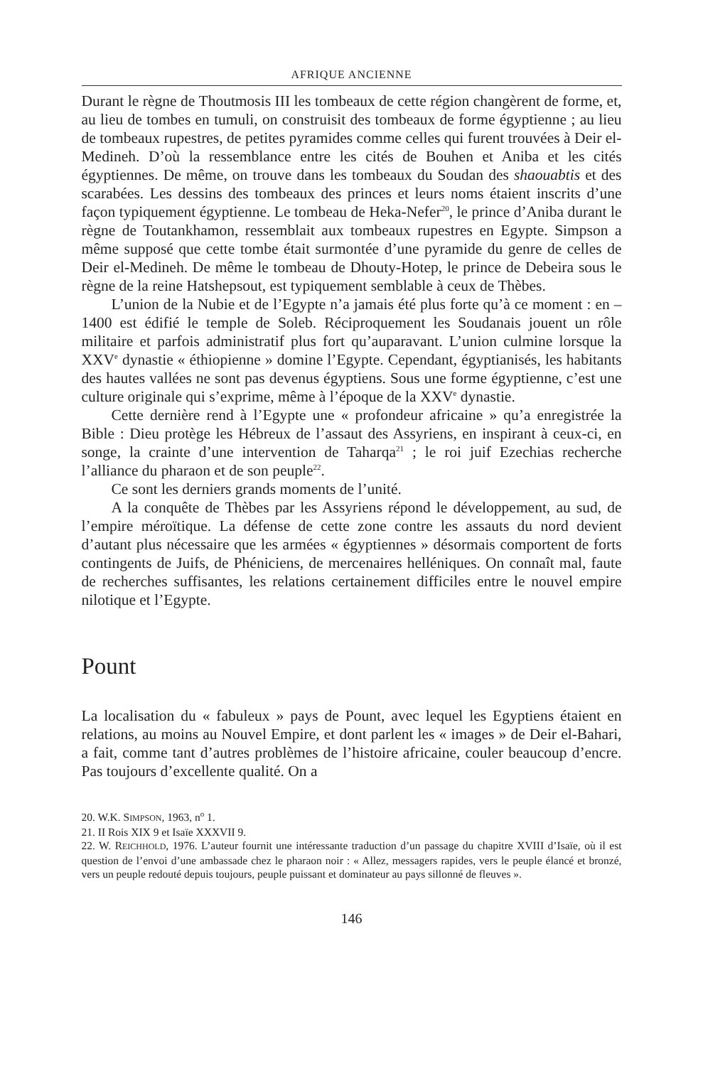AFRIQUE ANCIENNE
Durant le règne de Thoutmosis III les tombeaux de cette région changèrent de forme, et, au lieu de tombes en tumuli, on construisit des tombeaux de forme égyptienne ; au lieu de tombeaux rupestres, de petites pyramides comme celles qui furent trouvées à Deir el-Medineh. D’où la ressemblance entre les cités de Bouhen et Aniba et les cités égyptiennes. De même, on trouve dans les tombeaux du Soudan des shaouabtis et des scarabées. Les dessins des tombeaux des princes et leurs noms étaient inscrits d’une façon typiquement égyptienne. Le tombeau de Heka-Nefer<sup>20</sup>, le prince d’Aniba durant le règne de Toutankhamon, ressemblait aux tombeaux rupestres en Egypte. Simpson a même supposé que cette tombe était surmontée d’une pyramide du genre de celles de Deir el-Medineh. De même le tombeau de Dhouty-Hotep, le prince de Debeira sous le règne de la reine Hatshepsout, est typiquement semblable à ceux de Thèbes.
L’union de la Nubie et de l’Egypte n’a jamais été plus forte qu’à ce moment : en – 1400 est édifié le temple de Soleb. Réciproquement les Soudanais jouent un rôle militaire et parfois administratif plus fort qu’auparavant. L’union culmine lorsque la XXV<sup>e</sup> dynastie « éthiopienne » domine l’Egypte. Cependant, égyptianisés, les habitants des hautes vallées ne sont pas devenus égyptiens. Sous une forme égyptienne, c’est une culture originale qui s’exprime, même à l’époque de la XXV<sup>e</sup> dynastie.
Cette dernière rend à l’Egypte une « profondeur africaine » qu’a enregistrée la Bible : Dieu protège les Hébreux de l’assaut des Assyriens, en inspirant à ceux-ci, en songe, la crainte d’une intervention de Taharqa<sup>21</sup> ; le roi juif Ezechias recherche l’alliance du pharaon et de son peuple<sup>22</sup>.
Ce sont les derniers grands moments de l’unité.
A la conquête de Thèbes par les Assyriens répond le développement, au sud, de l’empire méroïtique. La défense de cette zone contre les assauts du nord devient d’autant plus nécessaire que les armées « égyptiennes » désormais comportent de forts contingents de Juifs, de Phéniciens, de mercenaires helléniques. On connaît mal, faute de recherches suffisantes, les relations certainement difficiles entre le nouvel empire nilotique et l’Egypte.
Pount
La localisation du « fabuleux » pays de Pount, avec lequel les Egyptiens étaient en relations, au moins au Nouvel Empire, et dont parlent les « images » de Deir el-Bahari, a fait, comme tant d’autres problèmes de l’histoire africaine, couler beaucoup d’encre. Pas toujours d’excellente qualité. On a
20. W.K. SIMPSON, 1963, n<sup>o</sup> 1.
21. II Rois XIX 9 et Isaïe XXXVII 9.
22. W. REICHHOLD, 1976. L’auteur fournit une intéressante traduction d’un passage du chapitre XVIII d’Isaïe, où il est question de l’envoi d’une ambassade chez le pharaon noir : « Allez, messagers rapides, vers le peuple élancé et bronzé, vers un peuple redouté depuis toujours, peuple puissant et dominateur au pays sillonné de fleuves ».
146